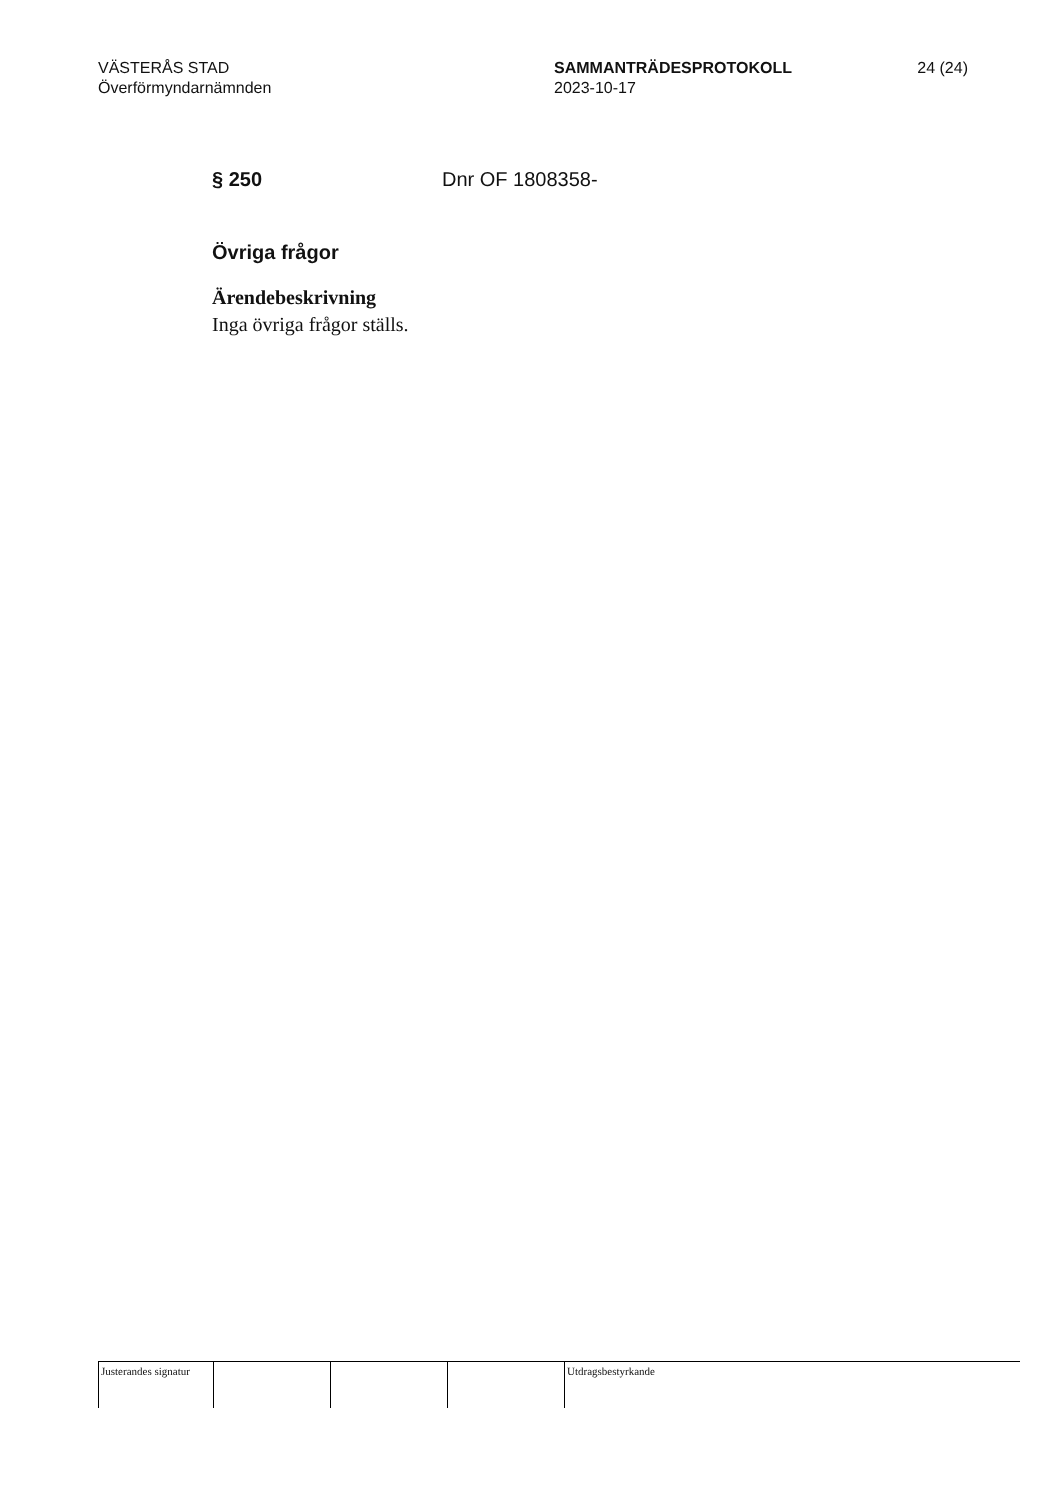VÄSTERÅS STAD
Överförmyndarnämnden
SAMMANTRÄDESPROTOKOLL
2023-10-17
24 (24)
§ 250 Dnr OF 1808358-
Övriga frågor
Ärendebeskrivning
Inga övriga frågor ställs.
Justerandes signatur
Utdragsbestyrkande